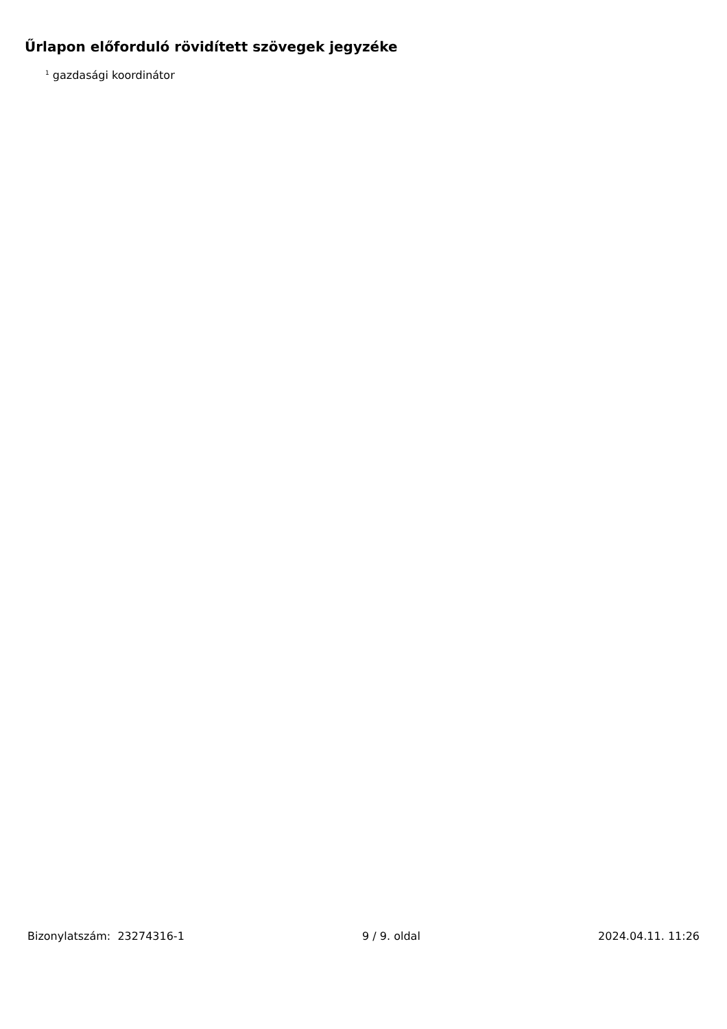Űrlapon előforduló rövidített szövegek jegyzéke
<sup>1</sup> gazdasági koordinátor
Bizonylatszám: 23274316-1 9 / 9. oldal 2024.04.11. 11:26